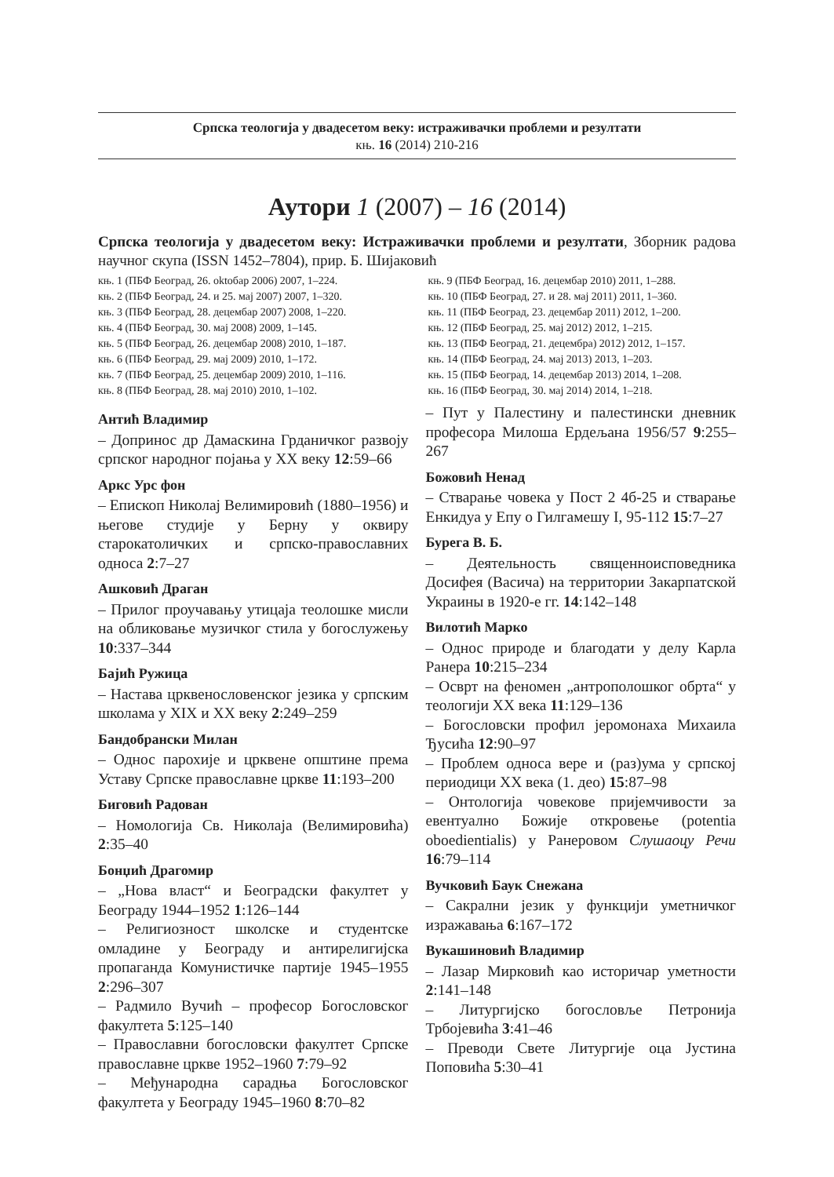Српска теологија у двадесетом веку: истраживачки проблеми и резултати
књ. 16 (2014) 210-216
Аутори 1 (2007) – 16 (2014)
Српска теологија у двадесетом веку: Истраживачки проблеми и резултати, Зборник радова научног скупа (ISSN 1452–7804), прир. Б. Шијаковић
књ. 1 (ПБФ Београд, 26. oktобар 2006) 2007, 1–224.
књ. 2 (ПБФ Београд, 24. и 25. мај 2007) 2007, 1–320.
књ. 3 (ПБФ Београд, 28. децембар 2007) 2008, 1–220.
књ. 4 (ПБФ Београд, 30. мај 2008) 2009, 1–145.
књ. 5 (ПБФ Београд, 26. децембар 2008) 2010, 1–187.
књ. 6 (ПБФ Београд, 29. мај 2009) 2010, 1–172.
књ. 7 (ПБФ Београд, 25. децембар 2009) 2010, 1–116.
књ. 8 (ПБФ Београд, 28. мај 2010) 2010, 1–102.
књ. 9 (ПБФ Београд, 16. децембар 2010) 2011, 1–288.
књ. 10 (ПБФ Београд, 27. и 28. мај 2011) 2011, 1–360.
књ. 11 (ПБФ Београд, 23. децембар 2011) 2012, 1–200.
књ. 12 (ПБФ Београд, 25. мај 2012) 2012, 1–215.
књ. 13 (ПБФ Београд, 21. децембра) 2012) 2012, 1–157.
књ. 14 (ПБФ Београд, 24. мај 2013) 2013, 1–203.
књ. 15 (ПБФ Београд, 14. децембар 2013) 2014, 1–208.
књ. 16 (ПБФ Београд, 30. мај 2014) 2014, 1–218.
Антић Владимир
– Допринос др Дамаскина Грданичког развоју српског народног појања у XX веку 12:59–66
Аркс Урс фон
– Епископ Николај Велимировић (1880–1956) и његове студије у Берну у оквиру старокатоличких и српско-православних односа 2:7–27
Ашковић Драган
– Прилог проучавању утицаја теолошке мисли на обликовање музичког стила у богослужењу 10:337–344
Бајић Ружица
– Настава црквенословенског језика у српским школама у XIX и XX веку 2:249–259
Бандобрански Милан
– Однос парохије и црквене општине према Уставу Српске православне цркве 11:193–200
Биговић Радован
– Номологија Св. Николаја (Велимировића) 2:35–40
Бонџић Драгомир
– „Нова власт“ и Београдски факултет у Београду 1944–1952 1:126–144
– Религиозност школске и студентске омладине у Београду и антирелигијска пропаганда Комунистичке партије 1945–1955 2:296–307
– Радмило Вучић – професор Богословског факултета 5:125–140
– Православни богословски факултет Српске православне цркве 1952–1960 7:79–92
– Међународна сарадња Богословског факултета у Београду 1945–1960 8:70–82
– Пут у Палестину и палестински дневник професора Милоша Ердељана 1956/57 9:255–267
Божовић Ненад
– Стварање човека у Пост 2 4б-25 и стварање Енкидуа у Епу о Гилгамешу I, 95-112 15:7–27
Бурега В. Б.
– Деятельность священноисповедника Досифея (Васича) на территории Закарпатской Украины в 1920-е гг. 14:142–148
Вилотић Марко
– Однос природе и благодати у делу Карла Ранера 10:215–234
– Осврт на феномен „антрополошког обрта“ у теологији XX века 11:129–136
– Богословски профил јеромонаха Михаила Ђусића 12:90–97
– Проблем односа вере и (раз)ума у српској периодици XX века (1. део) 15:87–98
– Онтологија човекове пријемчивости за евентуално Божије откровење (potentia oboedientialis) у Ранеровом Слушаоцу Речи 16:79–114
Вучковић Баук Снежана
– Сакрални језик у функцији уметничког изражавања 6:167–172
Вукашиновић Владимир
– Лазар Мирковић као историчар уметности 2:141–148
– Литургијско богословље Петронија Трбојевића 3:41–46
– Преводи Свете Литургије оца Јустина Поповића 5:30–41